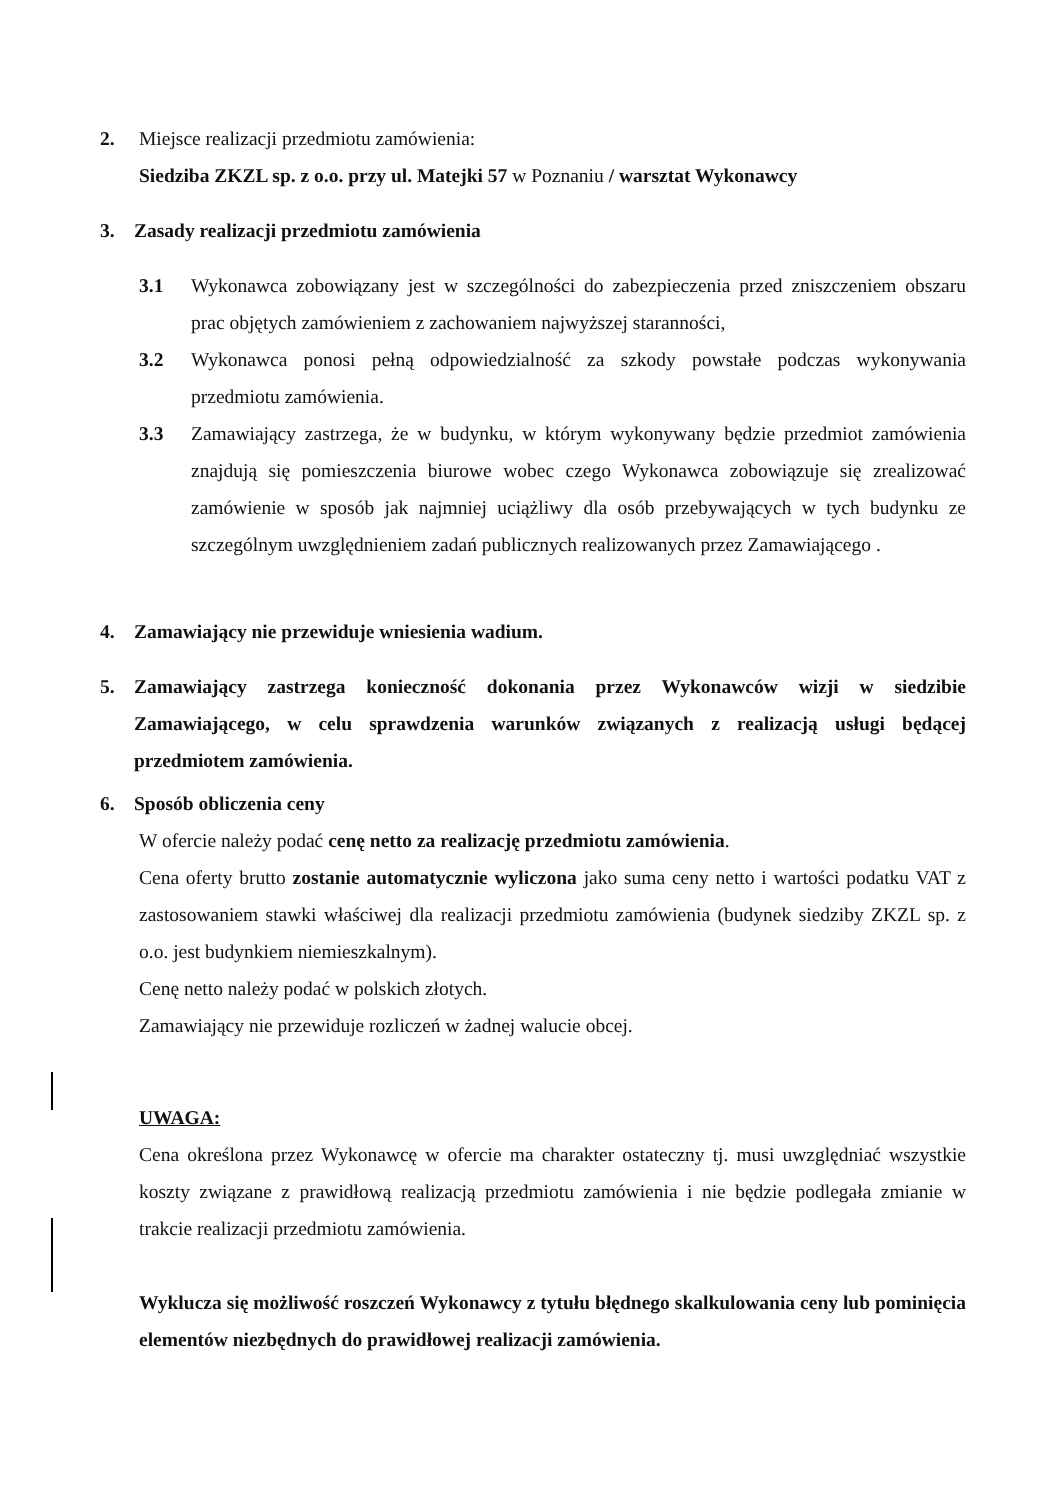2. Miejsce realizacji przedmiotu zamówienia:
Siedziba ZKZL sp. z o.o. przy ul. Matejki 57 w Poznaniu / warsztat Wykonawcy
3. Zasady realizacji przedmiotu zamówienia
3.1 Wykonawca zobowiązany jest w szczególności do zabezpieczenia przed zniszczeniem obszaru prac objętych zamówieniem z zachowaniem najwyższej staranności,
3.2 Wykonawca ponosi pełną odpowiedzialność za szkody powstałe podczas wykonywania przedmiotu zamówienia.
3.3 Zamawiający zastrzega, że w budynku, w którym wykonywany będzie przedmiot zamówienia znajdują się pomieszczenia biurowe wobec czego Wykonawca zobowiązuje się zrealizować zamówienie w sposób jak najmniej uciążliwy dla osób przebywających w tych budynku ze szczególnym uwzględnieniem zadań publicznych realizowanych przez Zamawiającego .
4. Zamawiający nie przewiduje wniesienia wadium.
5. Zamawiający zastrzega konieczność dokonania przez Wykonawców wizji w siedzibie Zamawiającego, w celu sprawdzenia warunków związanych z realizacją usługi będącej przedmiotem zamówienia.
6. Sposób obliczenia ceny
W ofercie należy podać cenę netto za realizację przedmiotu zamówienia.
Cena oferty brutto zostanie automatycznie wyliczona jako suma ceny netto i wartości podatku VAT z zastosowaniem stawki właściwej dla realizacji przedmiotu zamówienia (budynek siedziby ZKZL sp. z o.o. jest budynkiem niemieszkalnym).
Cenę netto należy podać w polskich złotych.
Zamawiający nie przewiduje rozliczeń w żadnej walucie obcej.
UWAGA:
Cena określona przez Wykonawcę w ofercie ma charakter ostateczny tj. musi uwzględniać wszystkie koszty związane z prawidłową realizacją przedmiotu zamówienia i nie będzie podlegała zmianie w trakcie realizacji przedmiotu zamówienia.
Wyklucza się możliwość roszczeń Wykonawcy z tytułu błędnego skalkulowania ceny lub pominięcia elementów niezbędnych do prawidłowej realizacji zamówienia.